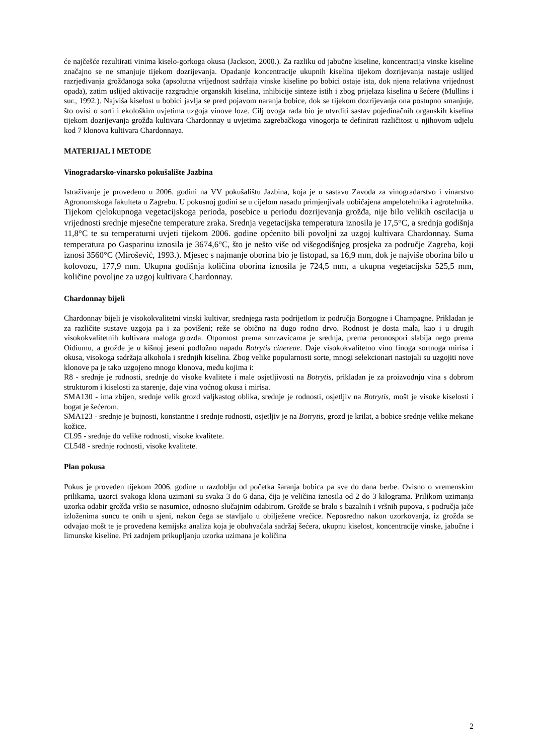će najčešće rezultirati vinima kiselo-gorkoga okusa (Jackson, 2000.). Za razliku od jabučne kiseline, koncentracija vinske kiseline značajno se ne smanjuje tijekom dozrijevanja. Opadanje koncentracije ukupnih kiselina tijekom dozrijevanja nastaje uslijed razrjeđivanja grožđanoga soka (apsolutna vrijednost sadržaja vinske kiseline po bobici ostaje ista, dok njena relativna vrijednost opada), zatim uslijed aktivacije razgradnje organskih kiselina, inhibicije sinteze istih i zbog prijelaza kiselina u šećere (Mullins i sur., 1992.). Najviša kiselost u bobici javlja se pred pojavom naranja bobice, dok se tijekom dozrijevanja ona postupno smanjuje, što ovisi o sorti i ekološkim uvjetima uzgoja vinove loze. Cilj ovoga rada bio je utvrditi sastav pojedinačnih organskih kiselina tijekom dozrijevanja grožđa kultivara Chardonnay u uvjetima zagrebačkoga vinogorja te definirati različitost u njihovom udjelu kod 7 klonova kultivara Chardonnaya.
MATERIJAL I METODE
Vinogradarsko-vinarsko pokušalište Jazbina
Istraživanje je provedeno u 2006. godini na VV pokušalištu Jazbina, koja je u sastavu Zavoda za vinogradarstvo i vinarstvo Agronomskoga fakulteta u Zagrebu. U pokusnoj godini se u cijelom nasadu primjenjivala uobičajena ampelotehnika i agrotehnika. Tijekom cjelokupnoga vegetacijskoga perioda, posebice u periodu dozrijevanja grožđa, nije bilo velikih oscilacija u vrijednosti srednje mjesečne temperature zraka. Srednja vegetacijska temperatura iznosila je 17,5°C, a srednja godišnja 11,8°C te su temperaturni uvjeti tijekom 2006. godine općenito bili povoljni za uzgoj kultivara Chardonnay. Suma temperatura po Gasparinu iznosila je 3674,6°C, što je nešto više od višegodišnjeg prosjeka za područje Zagreba, koji iznosi 3560°C (Mirošević, 1993.). Mjesec s najmanje oborina bio je listopad, sa 16,9 mm, dok je najviše oborina bilo u kolovozu, 177,9 mm. Ukupna godišnja količina oborina iznosila je 724,5 mm, a ukupna vegetacijska 525,5 mm, količine povoljne za uzgoj kultivara Chardonnay.
Chardonnay bijeli
Chardonnay bijeli je visokokvalitetni vinski kultivar, srednjega rasta podrijetlom iz područja Borgogne i Champagne. Prikladan je za različite sustave uzgoja pa i za povišeni; reže se obično na dugo rodno drvo. Rodnost je dosta mala, kao i u drugih visokokvalitetnih kultivara maloga grozda. Otpornost prema smrzavicama je srednja, prema peronospori slabija nego prema Oidiumu, a grožđe je u kišnoj jeseni podložno napadu Botrytis cinereae. Daje visokokvalitetno vino finoga sortnoga mirisa i okusa, visokoga sadržaja alkohola i srednjih kiselina. Zbog velike popularnosti sorte, mnogi selekcionari nastojali su uzgojiti nove klonove pa je tako uzgojeno mnogo klonova, među kojima i:
R8 - srednje je rodnosti, srednje do visoke kvalitete i male osjetljivosti na Botrytis, prikladan je za proizvodnju vina s dobrom strukturom i kiselosti za starenje, daje vina voćnog okusa i mirisa.
SMA130 - ima zbijen, srednje velik grozd valjkastog oblika, srednje je rodnosti, osjetljiv na Botrytis, mošt je visoke kiselosti i bogat je šećerom.
SMA123 - srednje je bujnosti, konstantne i srednje rodnosti, osjetljiv je na Botrytis, grozd je krilat, a bobice srednje velike mekane kožice.
CL95 - srednje do velike rodnosti, visoke kvalitete.
CL548 - srednje rodnosti, visoke kvalitete.
Plan pokusa
Pokus je proveden tijekom 2006. godine u razdoblju od početka šaranja bobica pa sve do dana berbe. Ovisno o vremenskim prilikama, uzorci svakoga klona uzimani su svaka 3 do 6 dana, čija je veličina iznosila od 2 do 3 kilograma. Prilikom uzimanja uzorka odabir grožđa vršio se nasumice, odnosno slučajnim odabirom. Grožđe se bralo s bazalnih i vršnih pupova, s područja jače izloženima suncu te onih u sjeni, nakon čega se stavljalo u obilježene vrećice. Neposredno nakon uzorkovanja, iz grožđa se odvajao mošt te je provedena kemijska analiza koja je obuhvaćala sadržaj šećera, ukupnu kiselost, koncentracije vinske, jabučne i limunske kiseline. Pri zadnjem prikupljanju uzorka uzimana je količina
2